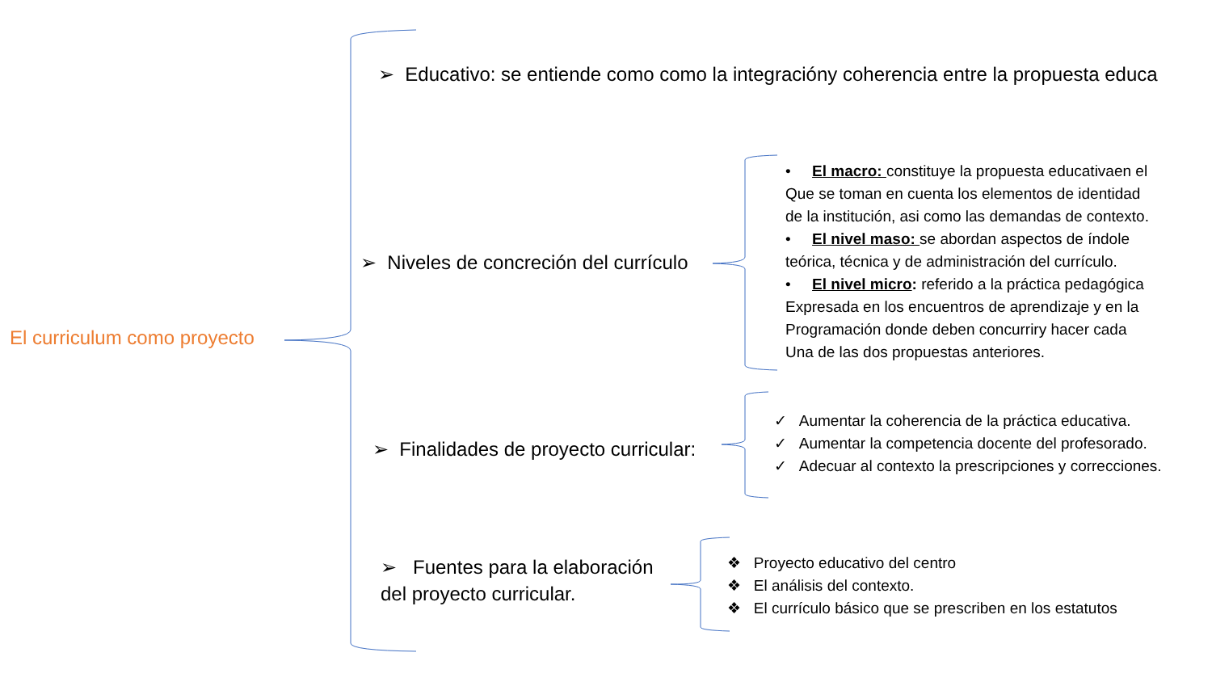El curriculum como proyecto
➢ Educativo: se entiende como como la integracióny coherencia entre la propuesta educa
➢ Niveles de concreción del currículo
➢ Finalidades de proyecto curricular:
➢ Fuentes para la elaboración
del proyecto curricular.
• El macro: constituye la propuesta educativaen el
Que se toman en cuenta los elementos de identidad
de la institución, asi como las demandas de contexto.
• El nivel maso: se abordan aspectos de índole
teórica, técnica y de administración del currículo.
• El nivel micro: referido a la práctica pedagógica
Expresada en los encuentros de aprendizaje y en la
Programación donde deben concurriry hacer cada
Una de las dos propuestas anteriores.
✓ Aumentar la coherencia de la práctica educativa.
✓ Aumentar la competencia docente del profesorado.
✓ Adecuar al contexto la prescripciones y correcciones.
❖ Proyecto educativo del centro
❖ El análisis del contexto.
❖ El currículo básico que se prescriben en los estatutos